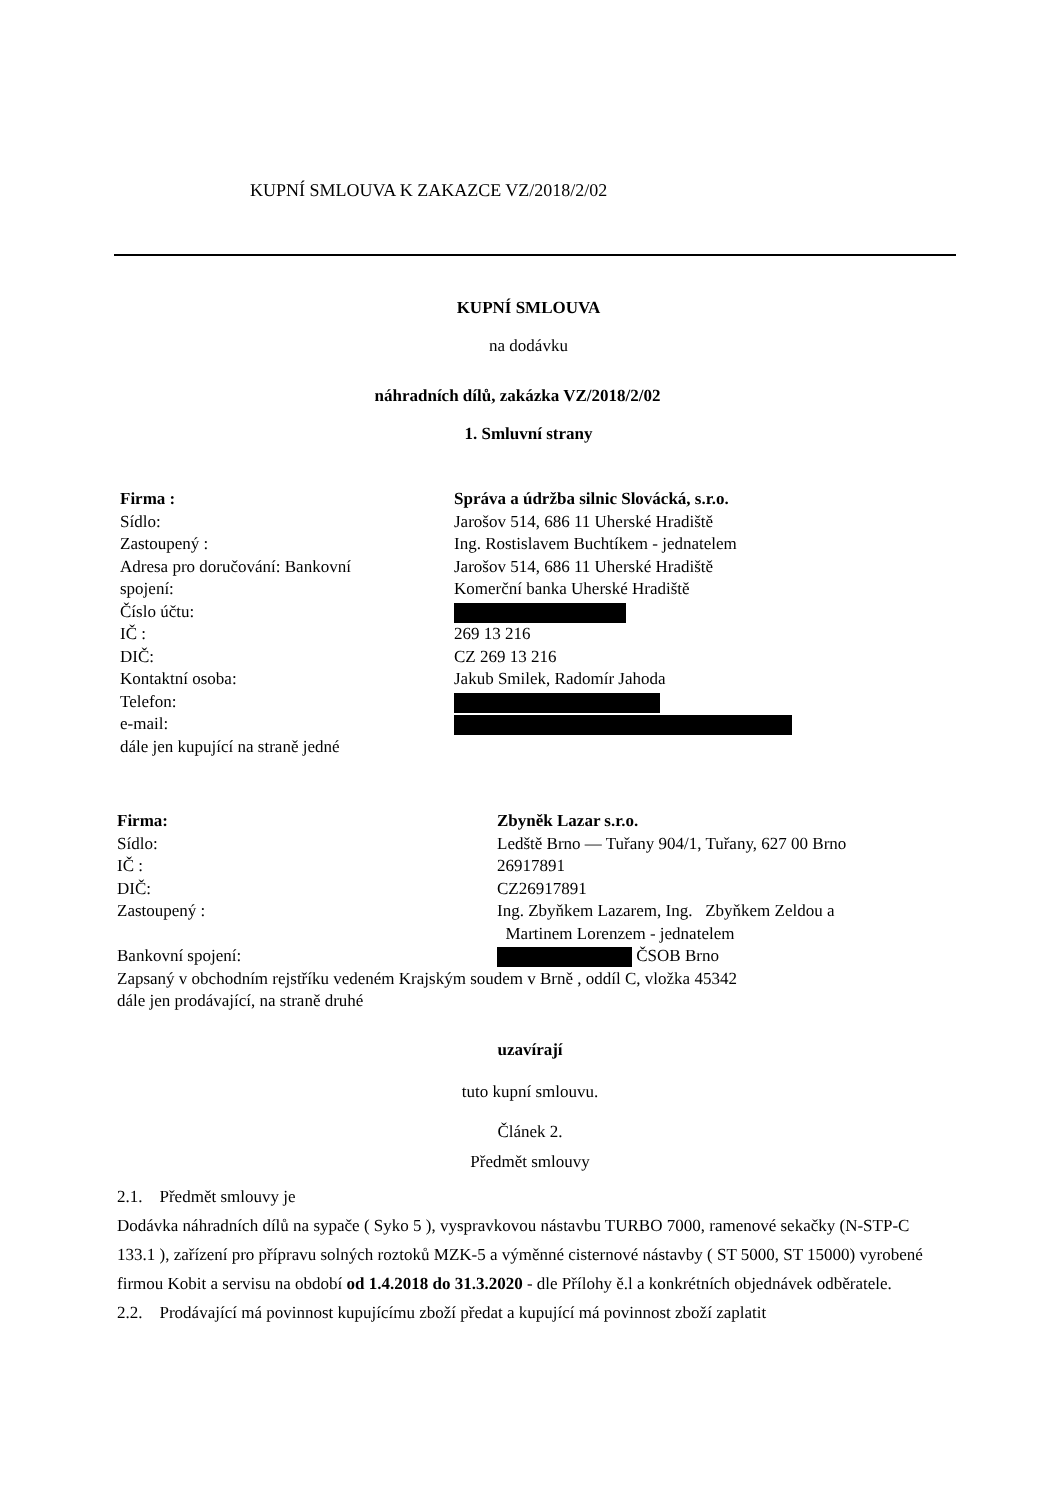KUPNÍ SMLOUVA K ZAKAZCE VZ/2018/2/02
KUPNÍ SMLOUVA
na dodávku
náhradních dílů, zakázka VZ/2018/2/02
1. Smluvní strany
Firma : Správa a údržba silnic Slovácká, s.r.o.
Sídlo: Jarošov 514, 686 11 Uherské Hradiště
Zastoupený : Ing. Rostislavem Buchtíkem - jednatelem
Adresa pro doručování: Bankovní Jarošov 514, 686 11 Uherské Hradiště
spojení: Komerční banka Uherské Hradiště
Číslo účtu:
IČ : 269 13 216
DIČ: CZ 269 13 216
Kontaktní osoba: Jakub Smilek, Radomír Jahoda
Telefon:
e-mail:
dále jen kupující na straně jedné
Firma: Zbyněk Lazar s.r.o.
Sídlo: Ledště Brno — Tuřany 904/1, Tuřany, 627 00 Brno
IČ : 26917891
DIČ: CZ26917891
Zastoupený : Ing. Zbyňkem Lazarem, Ing. Zbyňkem Zeldou a
Martinem Lorenzem - jednatelem
Bankovní spojení: ČSOB Brno
Zapsaný v obchodním rejstříku vedeném Krajským soudem v Brně , oddíl C, vložka 45342
dále jen prodávající, na straně druhé
uzavírají
tuto kupní smlouvu.
Článek 2.
Předmět smlouvy
2.1. Předmět smlouvy je
Dodávka náhradních dílů na sypače ( Syko 5 ), vyspravkovou nástavbu TURBO 7000, ramenové sekačky (N-STP-C 133.1 ), zařízení pro přípravu solných roztoků MZK-5 a výměnné cisternové nástavby ( ST 5000, ST 15000) vyrobené firmou Kobit a servisu na období od 1.4.2018 do 31.3.2020 - dle Přílohy ě.l a konkrétních objednávek odběratele.
2.2. Prodávající má povinnost kupujícímu zboží předat a kupující má povinnost zboží zaplatit